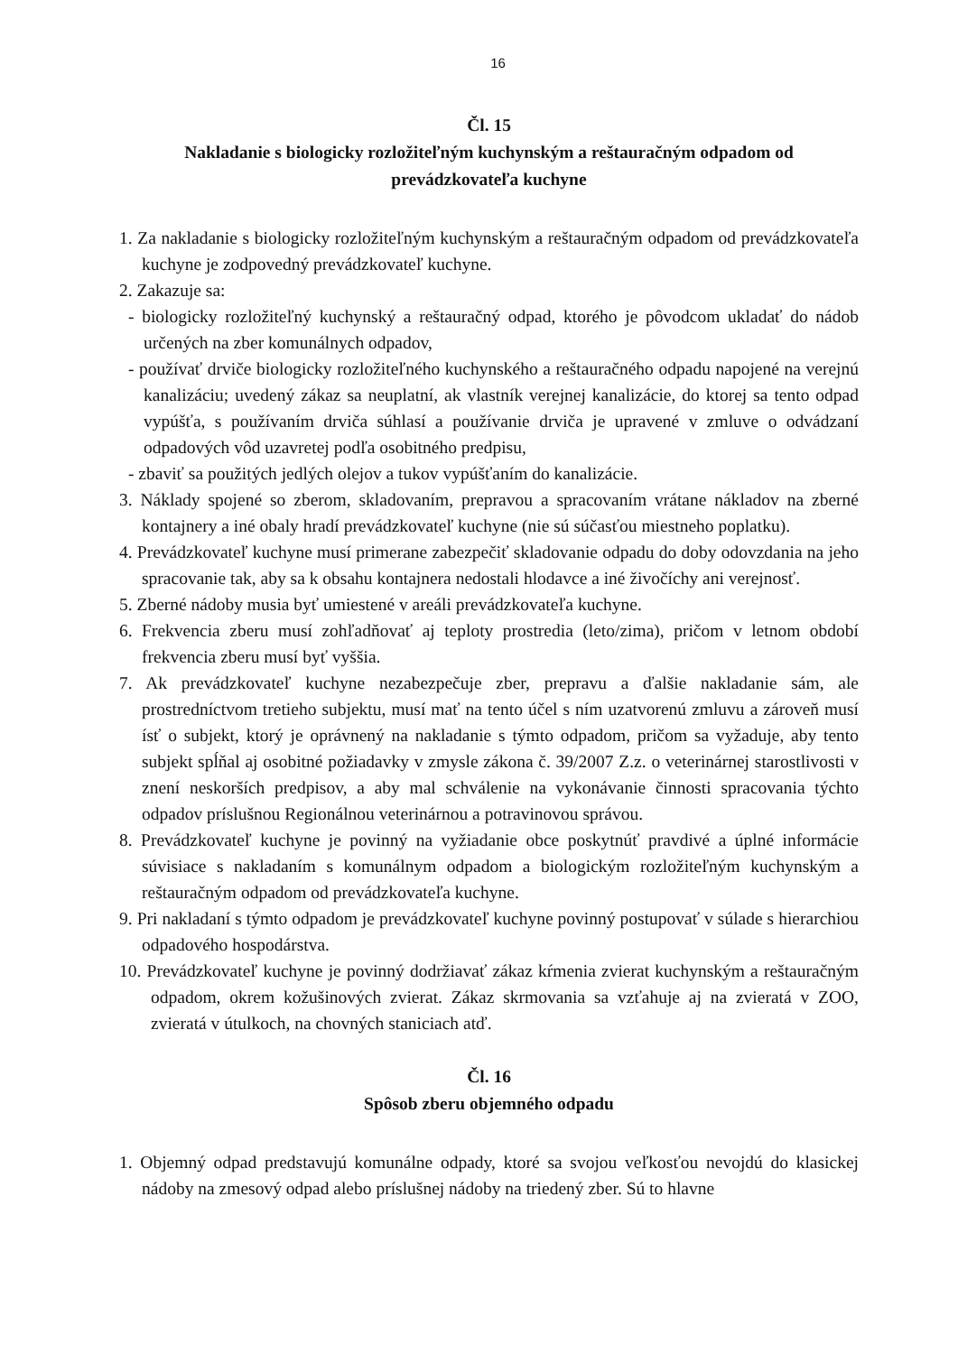16
Čl. 15
Nakladanie s biologicky rozložiteľným kuchynským a reštauračným odpadom od prevádzkovateľa kuchyne
1. Za nakladanie s biologicky rozložiteľným kuchynským a reštauračným odpadom od prevádzkovateľa kuchyne je zodpovedný prevádzkovateľ kuchyne.
2. Zakazuje sa:
- biologicky rozložiteľný kuchynský a reštauračný odpad, ktorého je pôvodcom ukladať do nádob určených na zber komunálnych odpadov,
- používať drviče biologicky rozložiteľného kuchynského a reštauračného odpadu napojené na verejnú kanalizáciu; uvedený zákaz sa neuplatní, ak vlastník verejnej kanalizácie, do ktorej sa tento odpad vypúšťa, s používaním drviča súhlasí a používanie drviča je upravené v zmluve o odvádzaní odpadových vôd uzavretej podľa osobitného predpisu,
- zbaviť sa použitých jedlých olejov a tukov vypúšťaním do kanalizácie.
3. Náklady spojené so zberom, skladovaním, prepravou a spracovaním vrátane nákladov na zberné kontajnery a iné obaly hradí prevádzkovateľ kuchyne (nie sú súčasťou miestneho poplatku).
4. Prevádzkovateľ kuchyne musí primerane zabezpečiť skladovanie odpadu do doby odovzdania na jeho spracovanie tak, aby sa k obsahu kontajnera nedostali hlodavce a iné živočíchy ani verejnosť.
5. Zberné nádoby musia byť umiestené v areáli prevádzkovateľa kuchyne.
6. Frekvencia zberu musí zohľadňovať aj teploty prostredia (leto/zima), pričom v letnom období frekvencia zberu musí byť vyššia.
7. Ak prevádzkovateľ kuchyne nezabezpečuje zber, prepravu a ďalšie nakladanie sám, ale prostredníctvom tretieho subjektu, musí mať na tento účel s ním uzatvorenú zmluvu a zároveň musí ísť o subjekt, ktorý je oprávnený na nakladanie s týmto odpadom, pričom sa vyžaduje, aby tento subjekt spĺňal aj osobitné požiadavky v zmysle zákona č. 39/2007 Z.z. o veterinárnej starostlivosti v znení neskorších predpisov, a aby mal schválenie na vykonávanie činnosti spracovania týchto odpadov príslušnou Regionálnou veterinárnou a potravinovou správou.
8. Prevádzkovateľ kuchyne je povinný na vyžiadanie obce poskytnúť pravdivé a úplné informácie súvisiace s nakladaním s komunálnym odpadom a biologickým rozložiteľným kuchynským a reštauračným odpadom od prevádzkovateľa kuchyne.
9. Pri nakladaní s týmto odpadom je prevádzkovateľ kuchyne povinný postupovať v súlade s hierarchiou odpadového hospodárstva.
10. Prevádzkovateľ kuchyne je povinný dodržiavať zákaz kŕmenia zvierat kuchynským a reštauračným odpadom, okrem kožušinových zvierat. Zákaz skrmovania sa vzťahuje aj na zvieratá v ZOO, zvieratá v útulkoch, na chovných staniciach atď.
Čl. 16
Spôsob zberu objemného odpadu
1. Objemný odpad predstavujú komunálne odpady, ktoré sa svojou veľkosťou nevojdú do klasickej nádoby na zmesový odpad alebo príslušnej nádoby na triedený zber. Sú to hlavne